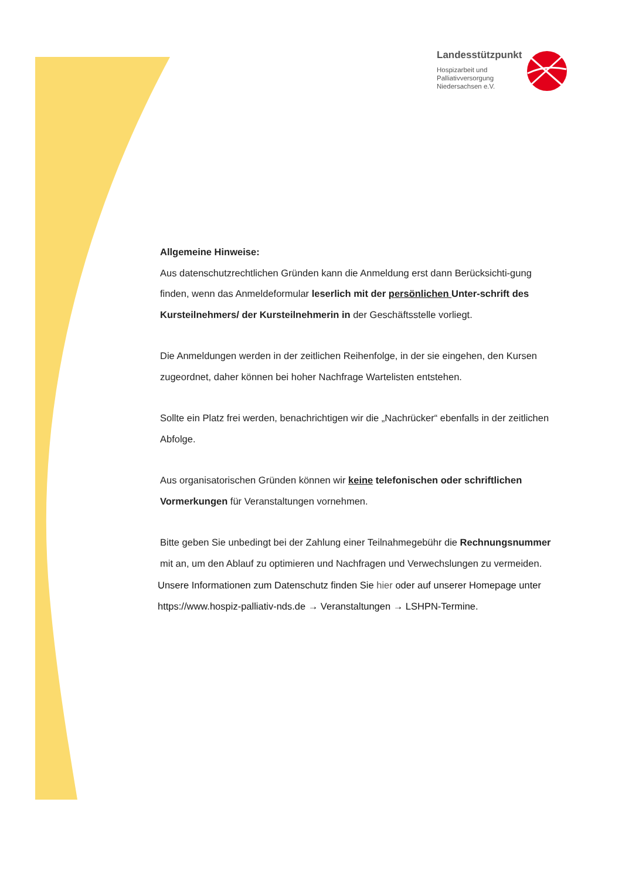Landesstützpunkt
Hospizarbeit und
Palliativversorgung
Niedersachsen e.V.
Allgemeine Hinweise:
Aus datenschutzrechtlichen Gründen kann die Anmeldung erst dann Berücksichti-gung finden, wenn das Anmeldeformular leserlich mit der persönlichen Unter-schrift des Kursteilnehmers/ der Kursteilnehmerin in der Geschäftsstelle vorliegt.
Die Anmeldungen werden in der zeitlichen Reihenfolge, in der sie eingehen, den Kursen zugeordnet, daher können bei hoher Nachfrage Wartelisten entstehen.
Sollte ein Platz frei werden, benachrichtigen wir die „Nachrücker“ ebenfalls in der zeitlichen Abfolge.
Aus organisatorischen Gründen können wir keine telefonischen oder schriftlichen Vormerkungen für Veranstaltungen vornehmen.
Bitte geben Sie unbedingt bei der Zahlung einer Teilnahmegebühr die Rechnungsnummer mit an, um den Ablauf zu optimieren und Nachfragen und Verwechslungen zu vermeiden.
Unsere Informationen zum Datenschutz finden Sie hier oder auf unserer Homepage unter https://www.hospiz-palliativ-nds.de → Veranstaltungen → LSHPN-Termine.